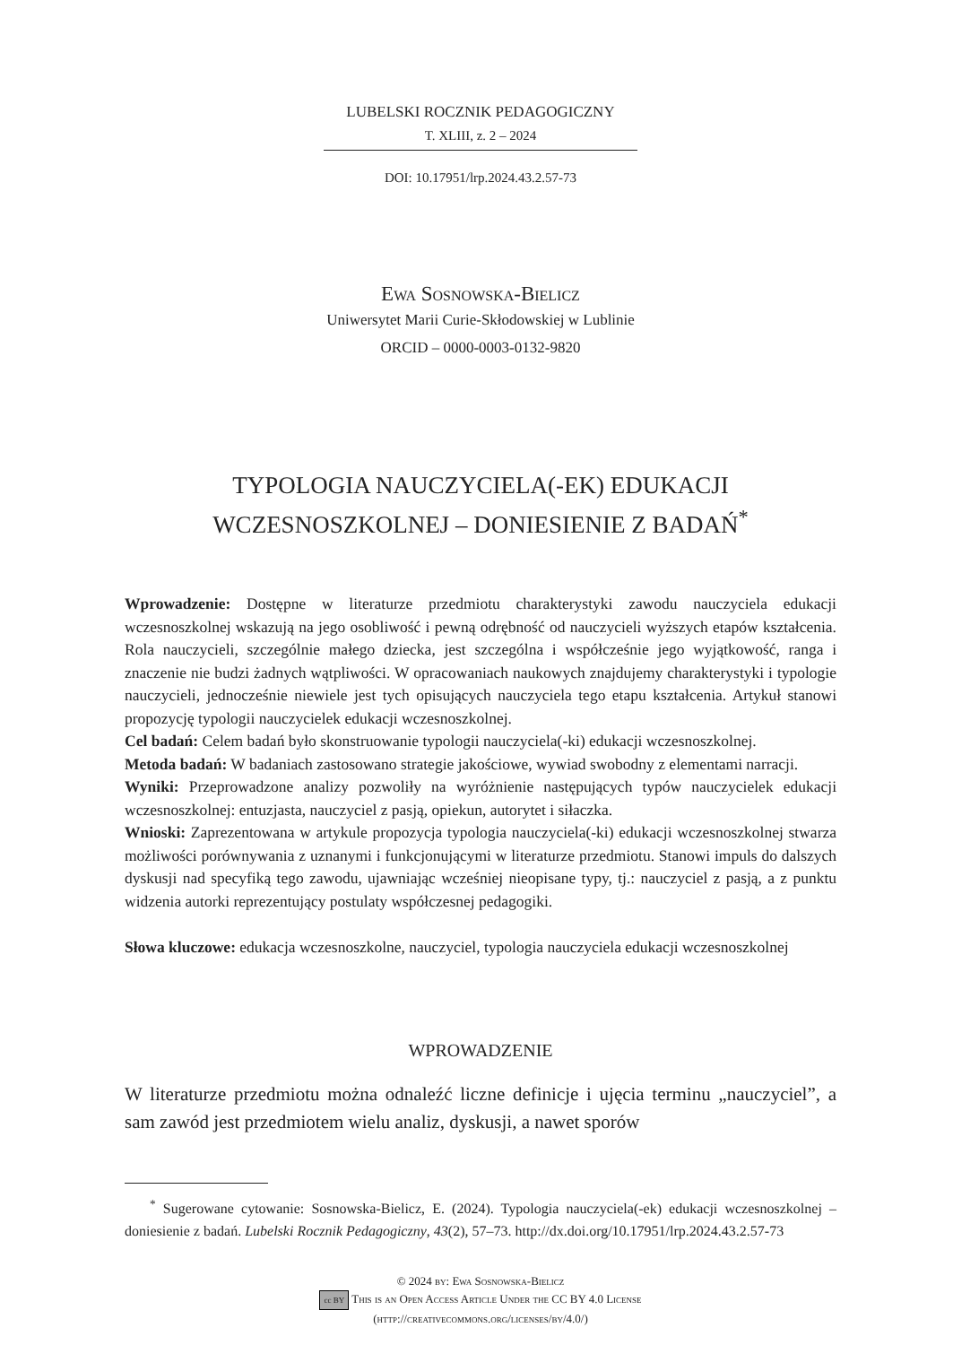LUBELSKI ROCZNIK PEDAGOGICZNY
T. XLIII, z. 2 – 2024
DOI: 10.17951/lrp.2024.43.2.57-73
Ewa Sosnowska-Bielicz
Uniwersytet Marii Curie-Skłodowskiej w Lublinie
ORCID – 0000-0003-0132-9820
TYPOLOGIA NAUCZYCIELA(-EK) EDUKACJI
WCZESNOSZKOLNEJ – DONIESIENIE Z BADAŃ<sup>*</sup>
Wprowadzenie: Dostępne w literaturze przedmiotu charakterystyki zawodu nauczyciela edukacji wczesnoszkolnej wskazują na jego osobliwość i pewną odrębność od nauczycieli wyższych etapów kształcenia. Rola nauczycieli, szczególnie małego dziecka, jest szczególna i współcześnie jego wyjątkowość, ranga i znaczenie nie budzi żadnych wątpliwości. W opracowaniach naukowych znajdujemy charakterystyki i typologie nauczycieli, jednocześnie niewiele jest tych opisujących nauczyciela tego etapu kształcenia. Artykuł stanowi propozycję typologii nauczycielek edukacji wczesnoszkolnej.
Cel badań: Celem badań było skonstruowanie typologii nauczyciela(-ki) edukacji wczesnoszkolnej.
Metoda badań: W badaniach zastosowano strategie jakościowe, wywiad swobodny z elementami narracji.
Wyniki: Przeprowadzone analizy pozwoliły na wyróżnienie następujących typów nauczycielek edukacji wczesnoszkolnej: entuzjasta, nauczyciel z pasją, opiekun, autorytet i siłaczka.
Wnioski: Zaprezentowana w artykule propozycja typologia nauczyciela(-ki) edukacji wczesnoszkolnej stwarza możliwości porównywania z uznanymi i funkcjonującymi w literaturze przedmiotu. Stanowi impuls do dalszych dyskusji nad specyfiką tego zawodu, ujawniając wcześniej nieopisane typy, tj.: nauczyciel z pasją, a z punktu widzenia autorki reprezentujący postulaty współczesnej pedagogiki.
Słowa kluczowe: edukacja wczesnoszkolne, nauczyciel, typologia nauczyciela edukacji wczesnoszkolnej
WPROWADZENIE
W literaturze przedmiotu można odnaleźć liczne definicje i ujęcia terminu „nauczyciel”, a sam zawód jest przedmiotem wielu analiz, dyskusji, a nawet sporów
<sup>*</sup> Sugerowane cytowanie: Sosnowska-Bielicz, E. (2024). Typologia nauczyciela(-ek) edukacji wczesnoszkolnej – doniesienie z badań. Lubelski Rocznik Pedagogiczny, 43(2), 57–73. http://dx.doi.org/10.17951/lrp.2024.43.2.57-73
© 2024 by: Ewa Sosnowska-Bielicz
cc BY This is an Open Access Article Under the CC BY 4.0 License
(http://creativecommons.org/licenses/by/4.0/)